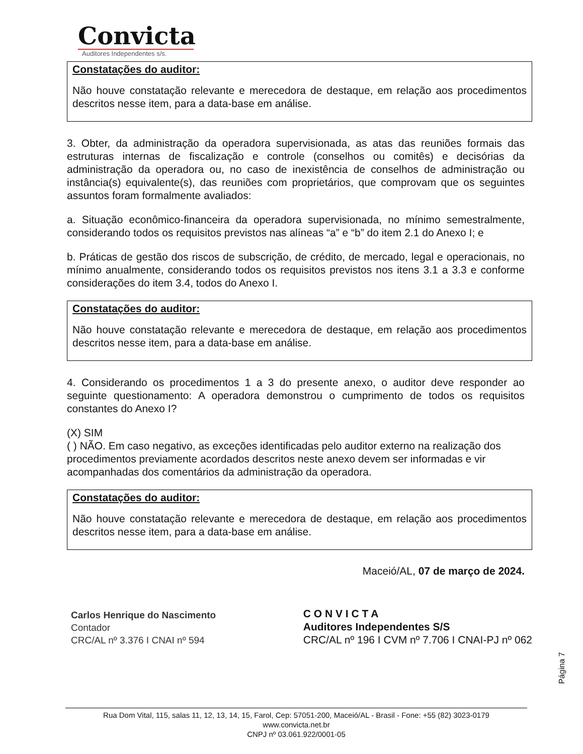Convicta
Auditores Independentes s/s.
Constatações do auditor:
Não houve constatação relevante e merecedora de destaque, em relação aos procedimentos descritos nesse item, para a data-base em análise.
3. Obter, da administração da operadora supervisionada, as atas das reuniões formais das estruturas internas de fiscalização e controle (conselhos ou comitês) e decisórias da administração da operadora ou, no caso de inexistência de conselhos de administração ou instância(s) equivalente(s), das reuniões com proprietários, que comprovam que os seguintes assuntos foram formalmente avaliados:
a. Situação econômico-financeira da operadora supervisionada, no mínimo semestralmente, considerando todos os requisitos previstos nas alíneas “a” e “b” do item 2.1 do Anexo I; e
b. Práticas de gestão dos riscos de subscrição, de crédito, de mercado, legal e operacionais, no mínimo anualmente, considerando todos os requisitos previstos nos itens 3.1 a 3.3 e conforme considerações do item 3.4, todos do Anexo I.
Constatações do auditor:
Não houve constatação relevante e merecedora de destaque, em relação aos procedimentos descritos nesse item, para a data-base em análise.
4. Considerando os procedimentos 1 a 3 do presente anexo, o auditor deve responder ao seguinte questionamento: A operadora demonstrou o cumprimento de todos os requisitos constantes do Anexo I?
(X) SIM
( ) NÃO. Em caso negativo, as exceções identificadas pelo auditor externo na realização dos procedimentos previamente acordados descritos neste anexo devem ser informadas e vir acompanhadas dos comentários da administração da operadora.
Constatações do auditor:
Não houve constatação relevante e merecedora de destaque, em relação aos procedimentos descritos nesse item, para a data-base em análise.
Maceió/AL, 07 de março de 2024.
Carlos Henrique do Nascimento
Contador
CRC/AL nº 3.376 I CNAI nº 594
C O N V I C T A
Auditores Independentes S/S
CRC/AL nº 196 I CVM nº 7.706 I CNAI-PJ nº 062
Página 7
Rua Dom Vital, 115, salas 11, 12, 13, 14, 15, Farol, Cep: 57051-200, Maceió/AL - Brasil - Fone: +55 (82) 3023-0179
www.convicta.net.br
CNPJ nº 03.061.922/0001-05